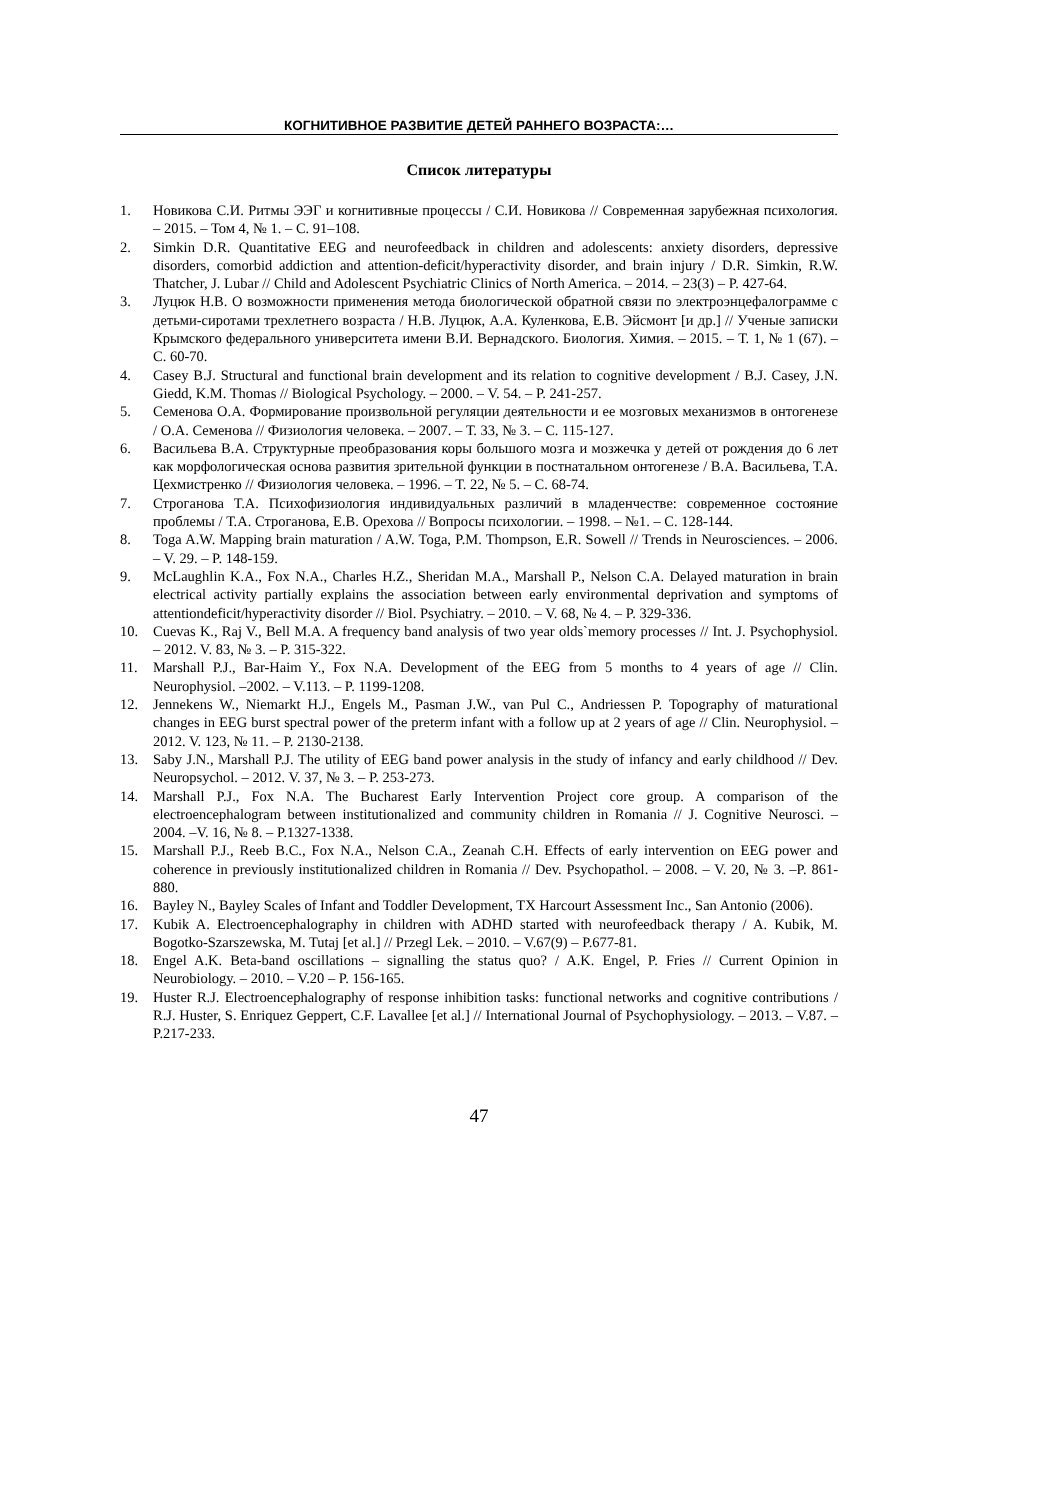КОГНИТИВНОЕ РАЗВИТИЕ ДЕТЕЙ РАННЕГО ВОЗРАСТА:…
Список литературы
1. Новикова С.И. Ритмы ЭЭГ и когнитивные процессы / С.И. Новикова // Современная зарубежная психология. – 2015. – Том 4, № 1. – С. 91–108.
2. Simkin D.R. Quantitative EEG and neurofeedback in children and adolescents: anxiety disorders, depressive disorders, comorbid addiction and attention-deficit/hyperactivity disorder, and brain injury / D.R. Simkin, R.W. Thatcher, J. Lubar // Child and Adolescent Psychiatric Clinics of North America. – 2014. – 23(3) – P. 427-64.
3. Луцюк Н.В. О возможности применения метода биологической обратной связи по электроэнцефалограмме с детьми-сиротами трехлетнего возраста / Н.В. Луцюк, А.А. Куленкова, Е.В. Эйсмонт [и др.] // Ученые записки Крымского федерального университета имени В.И. Вернадского. Биология. Химия. – 2015. – Т. 1, № 1 (67). – С. 60-70.
4. Casey B.J. Structural and functional brain development and its relation to cognitive development / B.J. Casey, J.N. Giedd, K.M. Thomas // Biological Psychology. – 2000. – V. 54. – P. 241-257.
5. Семенова О.А. Формирование произвольной регуляции деятельности и ее мозговых механизмов в онтогенезе / О.А. Семенова // Физиология человека. – 2007. – Т. 33, № 3. – С. 115-127.
6. Васильева В.А. Структурные преобразования коры большого мозга и мозжечка у детей от рождения до 6 лет как морфологическая основа развития зрительной функции в постнатальном онтогенезе / В.А. Васильева, Т.А. Цехмистренко // Физиология человека. – 1996. – Т. 22, № 5. – С. 68-74.
7. Строганова Т.А. Психофизиология индивидуальных различий в младенчестве: современное состояние проблемы / Т.А. Строганова, Е.В. Орехова // Вопросы психологии. – 1998. – №1. – С. 128-144.
8. Toga A.W. Mapping brain maturation / A.W. Toga, P.M. Thompson, E.R. Sowell // Trends in Neurosciences. – 2006. – V. 29. – P. 148-159.
9. McLaughlin K.A., Fox N.A., Charles H.Z., Sheridan M.A., Marshall P., Nelson C.A. Delayed maturation in brain electrical activity partially explains the association between early environmental deprivation and symptoms of attentiondeficit/hyperactivity disorder // Biol. Psychiatry. – 2010. – V. 68, № 4. – P. 329-336.
10. Cuevas K., Raj V., Bell M.A. A frequency band analysis of two year olds`memory processes // Int. J. Psychophysiol. – 2012. V. 83, № 3. – P. 315-322.
11. Marshall P.J., Bar-Haim Y., Fox N.A. Development of the EEG from 5 months to 4 years of age // Clin. Neurophysiol. –2002. – V.113. – P. 1199-1208.
12. Jennekens W., Niemarkt H.J., Engels M., Pasman J.W., van Pul C., Andriessen P. Topography of maturational changes in EEG burst spectral power of the preterm infant with a follow up at 2 years of age // Clin. Neurophysiol. – 2012. V. 123, № 11. – P. 2130-2138.
13. Saby J.N., Marshall P.J. The utility of EEG band power analysis in the study of infancy and early childhood // Dev. Neuropsychol. – 2012. V. 37, № 3. – P. 253-273.
14. Marshall P.J., Fox N.A. The Bucharest Early Intervention Project core group. A comparison of the electroencephalogram between institutionalized and community children in Romania // J. Cognitive Neurosci. – 2004. –V. 16, № 8. – P.1327-1338.
15. Marshall P.J., Reeb B.C., Fox N.A., Nelson C.A., Zeanah C.H. Effects of early intervention on EEG power and coherence in previously institutionalized children in Romania // Dev. Psychopathol. – 2008. – V. 20, № 3. –P. 861-880.
16. Bayley N., Bayley Scales of Infant and Toddler Development, TX Harcourt Assessment Inc., San Antonio (2006).
17. Kubik A. Electroencephalography in children with ADHD started with neurofeedback therapy / A. Kubik, M. Bogotko-Szarszewska, M. Tutaj [et al.] // Przegl Lek. – 2010. – V.67(9) – P.677-81.
18. Engel A.K. Beta-band oscillations – signalling the status quo? / A.K. Engel, P. Fries // Current Opinion in Neurobiology. – 2010. – V.20 – P. 156-165.
19. Huster R.J. Electroencephalography of response inhibition tasks: functional networks and cognitive contributions / R.J. Huster, S. Enriquez Geppert, C.F. Lavallee [et al.] // International Journal of Psychophysiology. – 2013. – V.87. – P.217-233.
47